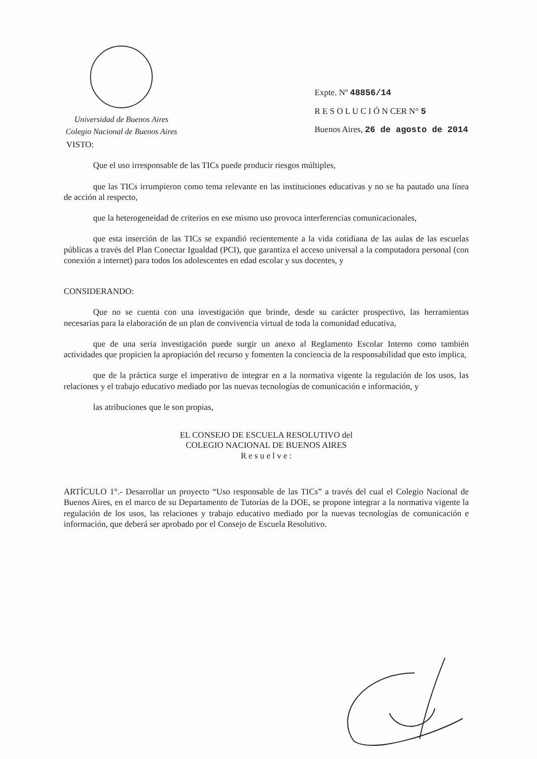Universidad de Buenos Aires
Colegio Nacional de Buenos Aires
Expte. Nº 48856/14
R E S O L U C I Ó N CER N° 5
Buenos Aires, 26 de agosto de 2014
VISTO:
Que el uso irresponsable de las TICs puede producir riesgos múltiples,
que las TICs irrumpieron como tema relevante en las instituciones educativas y no se ha pautado una línea de acción al respecto,
que la heterogeneidad de criterios en ese mismo uso provoca interferencias comunicacionales,
que esta inserción de las TICs se expandió recientemente a la vida cotidiana de las aulas de las escuelas públicas a través del Plan Conectar Igualdad (PCI), que garantiza el acceso universal a la computadora personal (con conexión a internet) para todos los adolescentes en edad escolar y sus docentes, y
CONSIDERANDO:
Que no se cuenta con una investigación que brinde, desde su carácter prospectivo, las herramientas necesarias para la elaboración de un plan de convivencia virtual de toda la comunidad educativa,
que de una seria investigación puede surgir un anexo al Reglamento Escolar Interno como también actividades que propicien la apropiación del recurso y fomenten la conciencia de la responsabilidad que esto implica,
que de la práctica surge el imperativo de integrar en a la normativa vigente la regulación de los usos, las relaciones y el trabajo educativo mediado por las nuevas tecnologías de comunicación e información, y
las atribuciones que le son propias,
EL CONSEJO DE ESCUELA RESOLUTIVO del
COLEGIO NACIONAL DE BUENOS AIRES
R e s u e l v e :
ARTÍCULO 1°.- Desarrollar un proyecto “Uso responsable de las TICs” a través del cual el Colegio Nacional de Buenos Aires, en el marco de su Departamento de Tutorías de la DOE, se propone integrar a la normativa vigente la regulación de los usos, las relaciones y trabajo educativo mediado por la nuevas tecnologías de comunicación e información, que deberá ser aprobado por el Consejo de Escuela Resolutivo.